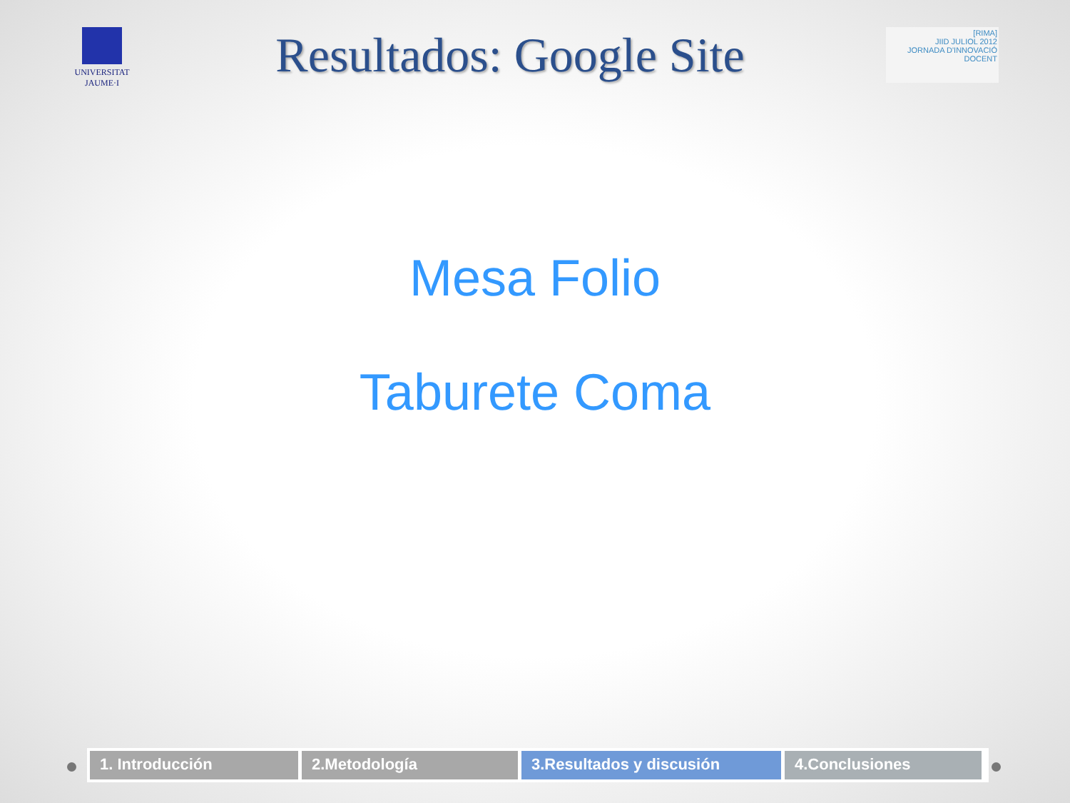UNIVERSITAT
JAUME·I
Resultados: Google Site
[RIMA]
JIID JULIOL 2012
JORNADA D'INNOVACIÓ DOCENT
Mesa Folio
Taburete Coma
1. Introducción 2.Metodología 3.Resultados y discusión 4.Conclusiones